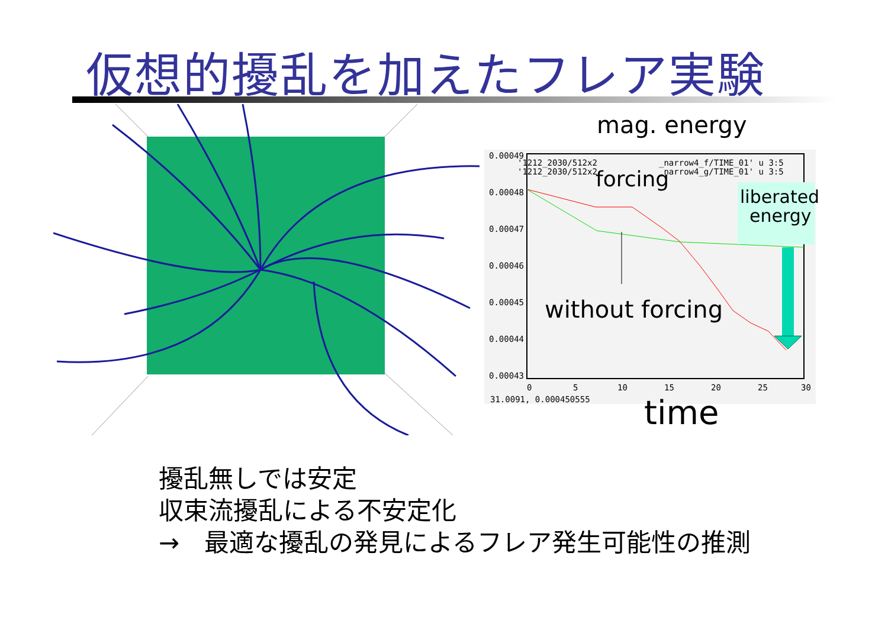仮想的擾乱を加えたフレア実験
0.00049
0.00048
0.00047
0.00046
0.00045
0.00044
0.00043
0
5
10
15
20
25
30
31.0091, 0.000450555
'1212_2030/512x2
'1212_2030/512x2
_narrow4_f/TIME_01' u 3:5
_narrow4_g/TIME_01' u 3:5
mag. energy
forcing
liberated
energy
without forcing
time
擾乱無しでは安定
収束流擾乱による不安定化
→　最適な擾乱の発見によるフレア発生可能性の推測